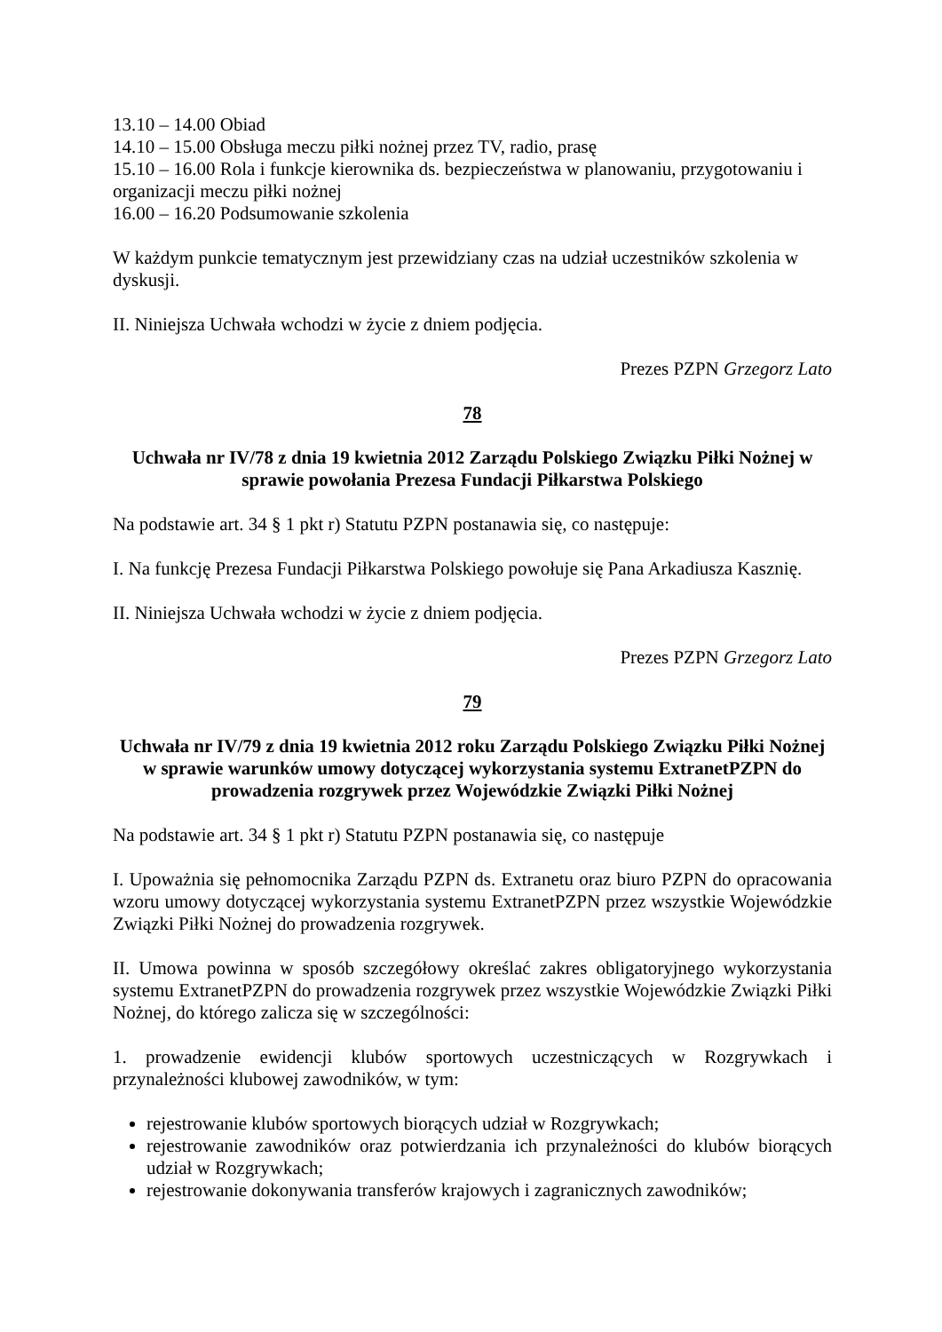13.10 – 14.00 Obiad
14.10 – 15.00 Obsługa meczu piłki nożnej przez TV, radio, prasę
15.10 – 16.00 Rola i funkcje kierownika ds. bezpieczeństwa w planowaniu, przygotowaniu i organizacji meczu piłki nożnej
16.00 – 16.20 Podsumowanie szkolenia
W każdym punkcie tematycznym jest przewidziany czas na udział uczestników szkolenia w dyskusji.
II. Niniejsza Uchwała wchodzi w życie z dniem podjęcia.
Prezes PZPN Grzegorz Lato
78
Uchwała nr IV/78 z dnia 19 kwietnia 2012 Zarządu Polskiego Związku Piłki Nożnej w sprawie powołania Prezesa Fundacji Piłkarstwa Polskiego
Na podstawie art. 34 § 1 pkt r) Statutu PZPN postanawia się, co następuje:
I. Na funkcję Prezesa Fundacji Piłkarstwa Polskiego powołuje się Pana Arkadiusza Kasznię.
II. Niniejsza Uchwała wchodzi w życie z dniem podjęcia.
Prezes PZPN Grzegorz Lato
79
Uchwała nr IV/79 z dnia 19 kwietnia 2012 roku Zarządu Polskiego Związku Piłki Nożnej w sprawie warunków umowy dotyczącej wykorzystania systemu ExtranetPZPN do prowadzenia rozgrywek przez Wojewódzkie Związki Piłki Nożnej
Na podstawie art. 34 § 1 pkt r) Statutu PZPN postanawia się, co następuje
I. Upoważnia się pełnomocnika Zarządu PZPN ds. Extranetu oraz biuro PZPN do opracowania wzoru umowy dotyczącej wykorzystania systemu ExtranetPZPN przez wszystkie Wojewódzkie Związki Piłki Nożnej do prowadzenia rozgrywek.
II. Umowa powinna w sposób szczegółowy określać zakres obligatoryjnego wykorzystania systemu ExtranetPZPN do prowadzenia rozgrywek przez wszystkie Wojewódzkie Związki Piłki Nożnej, do którego zalicza się w szczególności:
1. prowadzenie ewidencji klubów sportowych uczestniczących w Rozgrywkach i przynależności klubowej zawodników, w tym:
rejestrowanie klubów sportowych biorących udział w Rozgrywkach;
rejestrowanie zawodników oraz potwierdzania ich przynależności do klubów biorących udział w Rozgrywkach;
rejestrowanie dokonywania transferów krajowych i zagranicznych zawodników;